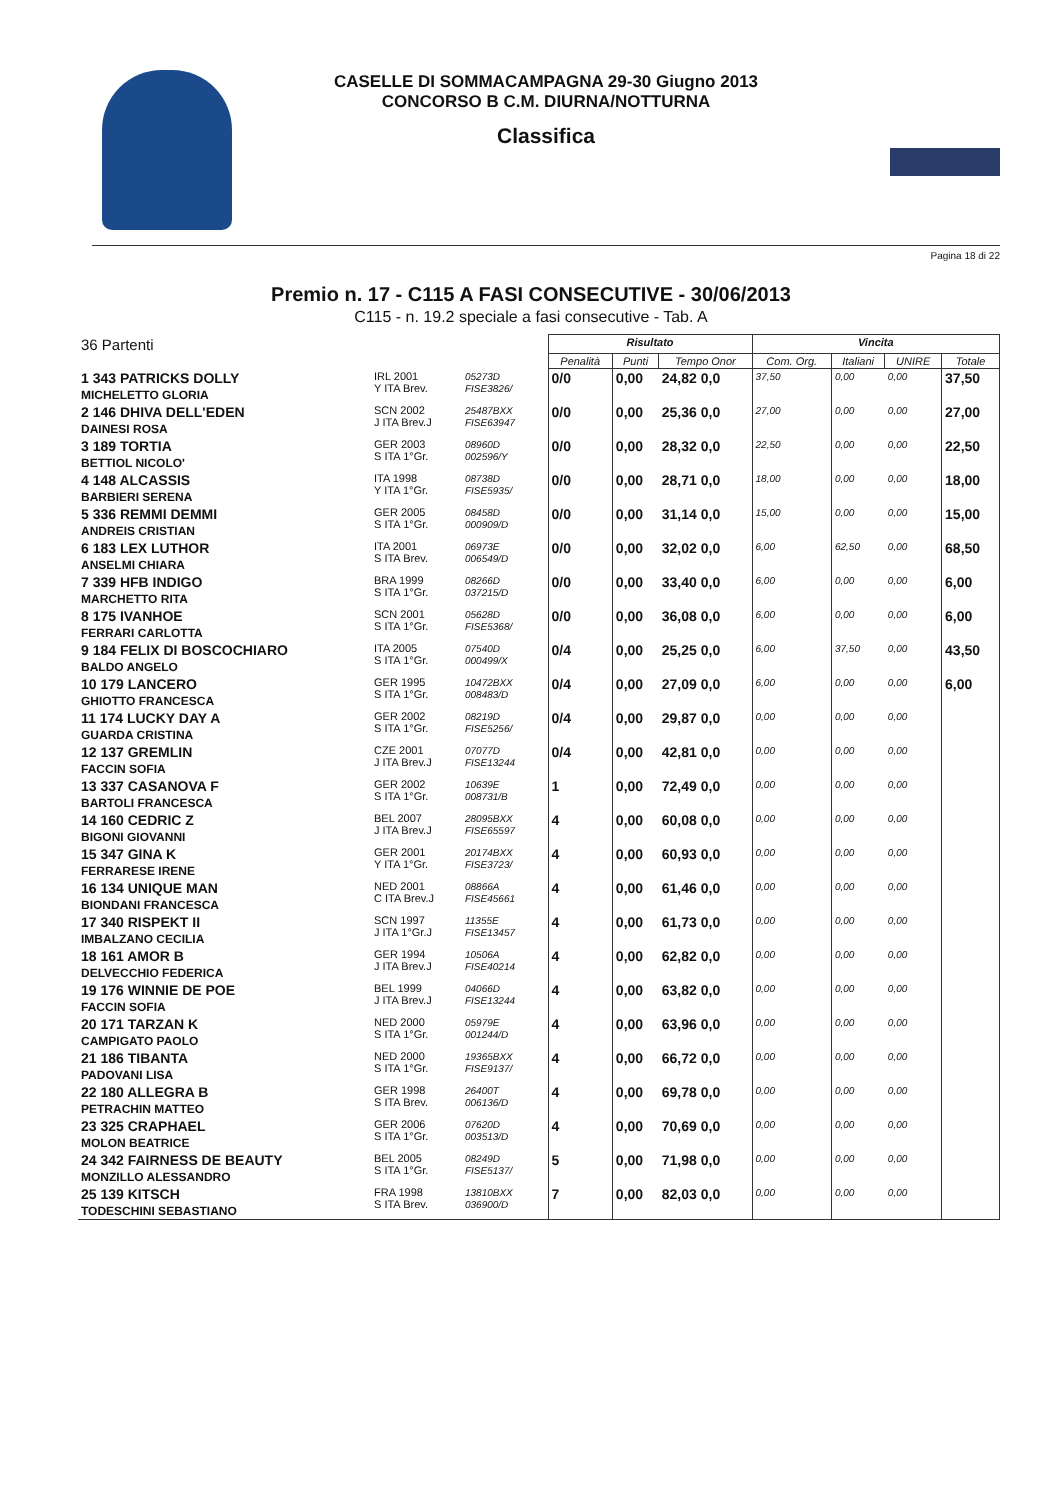CASELLE DI SOMMACAMPAGNA 29-30 Giugno 2013
CONCORSO B C.M. DIURNA/NOTTURNA
Classifica
Pagina 18 di 22
Premio n. 17 - C115 A FASI CONSECUTIVE - 30/06/2013
C115 - n. 19.2 speciale a fasi consecutive - Tab. A
| 36 Partenti | | | | Risultato | | | Vincita | | | |
| --- | --- | --- | --- | --- | --- | --- | --- | --- | --- | --- |
| | | | | Penalità | Punti | Tempo Onor | Com. Org. | Italiani | UNIRE | Totale |
| 1 343 PATRICKS DOLLY MICHELETTO GLORIA | IRL 2001 Y ITA Brev. | 05273D FISE3826/ | | 0/0 | 0,00 | 24,82 0,0 | 37,50 | 0,00 | 0,00 | 37,50 |
| 2 146 DHIVA DELL'EDEN DAINESI ROSA | SCN 2002 J ITA Brev.J | 25487BXX FISE63947 | | 0/0 | 0,00 | 25,36 0,0 | 27,00 | 0,00 | 0,00 | 27,00 |
| 3 189 TORTIA BETTIOL NICOLO' | GER 2003 S ITA 1°Gr. | 08960D 002596/Y | | 0/0 | 0,00 | 28,32 0,0 | 22,50 | 0,00 | 0,00 | 22,50 |
| 4 148 ALCASSIS BARBIERI SERENA | ITA 1998 Y ITA 1°Gr. | 08738D FISE5935/ | | 0/0 | 0,00 | 28,71 0,0 | 18,00 | 0,00 | 0,00 | 18,00 |
| 5 336 REMMI DEMMI ANDREIS CRISTIAN | GER 2005 S ITA 1°Gr. | 08458D 000909/D | | 0/0 | 0,00 | 31,14 0,0 | 15,00 | 0,00 | 0,00 | 15,00 |
| 6 183 LEX LUTHOR ANSELMI CHIARA | ITA 2001 S ITA Brev. | 06973E 006549/D | | 0/0 | 0,00 | 32,02 0,0 | 6,00 | 62,50 | 0,00 | 68,50 |
| 7 339 HFB INDIGO MARCHETTO RITA | BRA 1999 S ITA 1°Gr. | 08266D 037215/D | | 0/0 | 0,00 | 33,40 0,0 | 6,00 | 0,00 | 0,00 | 6,00 |
| 8 175 IVANHOE FERRARI CARLOTTA | SCN 2001 S ITA 1°Gr. | 05628D FISE5368/ | | 0/0 | 0,00 | 36,08 0,0 | 6,00 | 0,00 | 0,00 | 6,00 |
| 9 184 FELIX DI BOSCOCHIARO BALDO ANGELO | ITA 2005 S ITA 1°Gr. | 07540D 000499/X | | 0/4 | 0,00 | 25,25 0,0 | 6,00 | 37,50 | 0,00 | 43,50 |
| 10 179 LANCERO GHIOTTO FRANCESCA | GER 1995 S ITA 1°Gr. | 10472BXX 008483/D | | 0/4 | 0,00 | 27,09 0,0 | 6,00 | 0,00 | 0,00 | 6,00 |
| 11 174 LUCKY DAY A GUARDA CRISTINA | GER 2002 S ITA 1°Gr. | 08219D FISE5256/ | | 0/4 | 0,00 | 29,87 0,0 | 0,00 | 0,00 | 0,00 | |
| 12 137 GREMLIN FACCIN SOFIA | CZE 2001 J ITA Brev.J | 07077D FISE13244 | | 0/4 | 0,00 | 42,81 0,0 | 0,00 | 0,00 | 0,00 | |
| 13 337 CASANOVA F BARTOLI FRANCESCA | GER 2002 S ITA 1°Gr. | 10639E 008731/B | | 1 | 0,00 | 72,49 0,0 | 0,00 | 0,00 | 0,00 | |
| 14 160 CEDRIC Z BIGONI GIOVANNI | BEL 2007 J ITA Brev.J | 28095BXX FISE65597 | | 4 | 0,00 | 60,08 0,0 | 0,00 | 0,00 | 0,00 | |
| 15 347 GINA K FERRARESE IRENE | GER 2001 Y ITA 1°Gr. | 20174BXX FISE3723/ | | 4 | 0,00 | 60,93 0,0 | 0,00 | 0,00 | 0,00 | |
| 16 134 UNIQUE MAN BIONDANI FRANCESCA | NED 2001 C ITA Brev.J | 08866A FISE45661 | | 4 | 0,00 | 61,46 0,0 | 0,00 | 0,00 | 0,00 | |
| 17 340 RISPEKT II IMBALZANO CECILIA | SCN 1997 J ITA 1°Gr.J | 11355E FISE13457 | | 4 | 0,00 | 61,73 0,0 | 0,00 | 0,00 | 0,00 | |
| 18 161 AMOR B DELVECCHIO FEDERICA | GER 1994 J ITA Brev.J | 10506A FISE40214 | | 4 | 0,00 | 62,82 0,0 | 0,00 | 0,00 | 0,00 | |
| 19 176 WINNIE DE POE FACCIN SOFIA | BEL 1999 J ITA Brev.J | 04066D FISE13244 | | 4 | 0,00 | 63,82 0,0 | 0,00 | 0,00 | 0,00 | |
| 20 171 TARZAN K CAMPIGATO PAOLO | NED 2000 S ITA 1°Gr. | 05979E 001244/D | | 4 | 0,00 | 63,96 0,0 | 0,00 | 0,00 | 0,00 | |
| 21 186 TIBANTA PADOVANI LISA | NED 2000 S ITA 1°Gr. | 19365BXX FISE9137/ | | 4 | 0,00 | 66,72 0,0 | 0,00 | 0,00 | 0,00 | |
| 22 180 ALLEGRA B PETRACHIN MATTEO | GER 1998 S ITA Brev. | 26400T 006136/D | | 4 | 0,00 | 69,78 0,0 | 0,00 | 0,00 | 0,00 | |
| 23 325 CRAPHAEL MOLON BEATRICE | GER 2006 S ITA 1°Gr. | 07620D 003513/D | | 4 | 0,00 | 70,69 0,0 | 0,00 | 0,00 | 0,00 | |
| 24 342 FAIRNESS DE BEAUTY MONZILLO ALESSANDRO | BEL 2005 S ITA 1°Gr. | 08249D FISE5137/ | | 5 | 0,00 | 71,98 0,0 | 0,00 | 0,00 | 0,00 | |
| 25 139 KITSCH TODESCHINI SEBASTIANO | FRA 1998 S ITA Brev. | 13810BXX 036900/D | | 7 | 0,00 | 82,03 0,0 | 0,00 | 0,00 | 0,00 | |